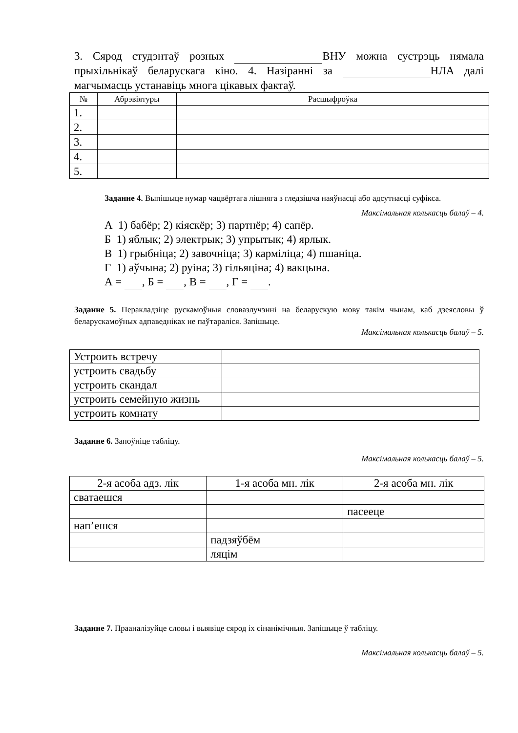3. Сярод студэнтаў розных ВНУ можна сустрэць нямала прыхільнікаў беларускага кіно. 4. Назіранні за НЛА далі магчымасць устанавіць многа цікавых фактаў.
| № | Абрэвіятуры | Расшыфроўка |
| --- | --- | --- |
| 1. | | |
| 2. | | |
| 3. | | |
| 4. | | |
| 5. | | |
Заданне 4. Выпішыце нумар чацвёртага лішняга з гледзішча наяўнасці або адсутнасці суфікса.
Максімальная колькасць балаў – 4.
А 1) бабёр; 2) кіяскёр; 3) партнёр; 4) сапёр.
Б 1) яблык; 2) электрык; 3) упрытык; 4) ярлык.
В 1) грыбніца; 2) завочніца; 3) карміліца; 4) пшаніца.
Г 1) аўчына; 2) руіна; 3) гільяціна; 4) вакцына.
А = , Б = , В = , Г = .
Заданне 5. Перакладзіце рускамоўныя словазлучэнні на беларускую мову такім чынам, каб дзеясловы ў беларускамоўных адпаведніках не паўтараліся. Запішыце.
Максімальная колькасць балаў – 5.
| Устроить встречу | |
| устроить свадьбу | |
| устроить скандал | |
| устроить семейную жизнь | |
| устроить комнату | |
Заданне 6. Запоўніце табліцу.
Максімальная колькасць балаў – 5.
| 2-я асоба адз. лік | 1-я асоба мн. лік | 2-я асоба мн. лік |
| --- | --- | --- |
| сватаешся | | |
| | | пасееце |
| нап’ешся | | |
| | падзяўбём | |
| | ляцім | |
Заданне 7. Прааналізуйце словы і выявіце сярод іх сінанімічныя. Запішыце ў табліцу.
Максімальная колькасць балаў – 5.